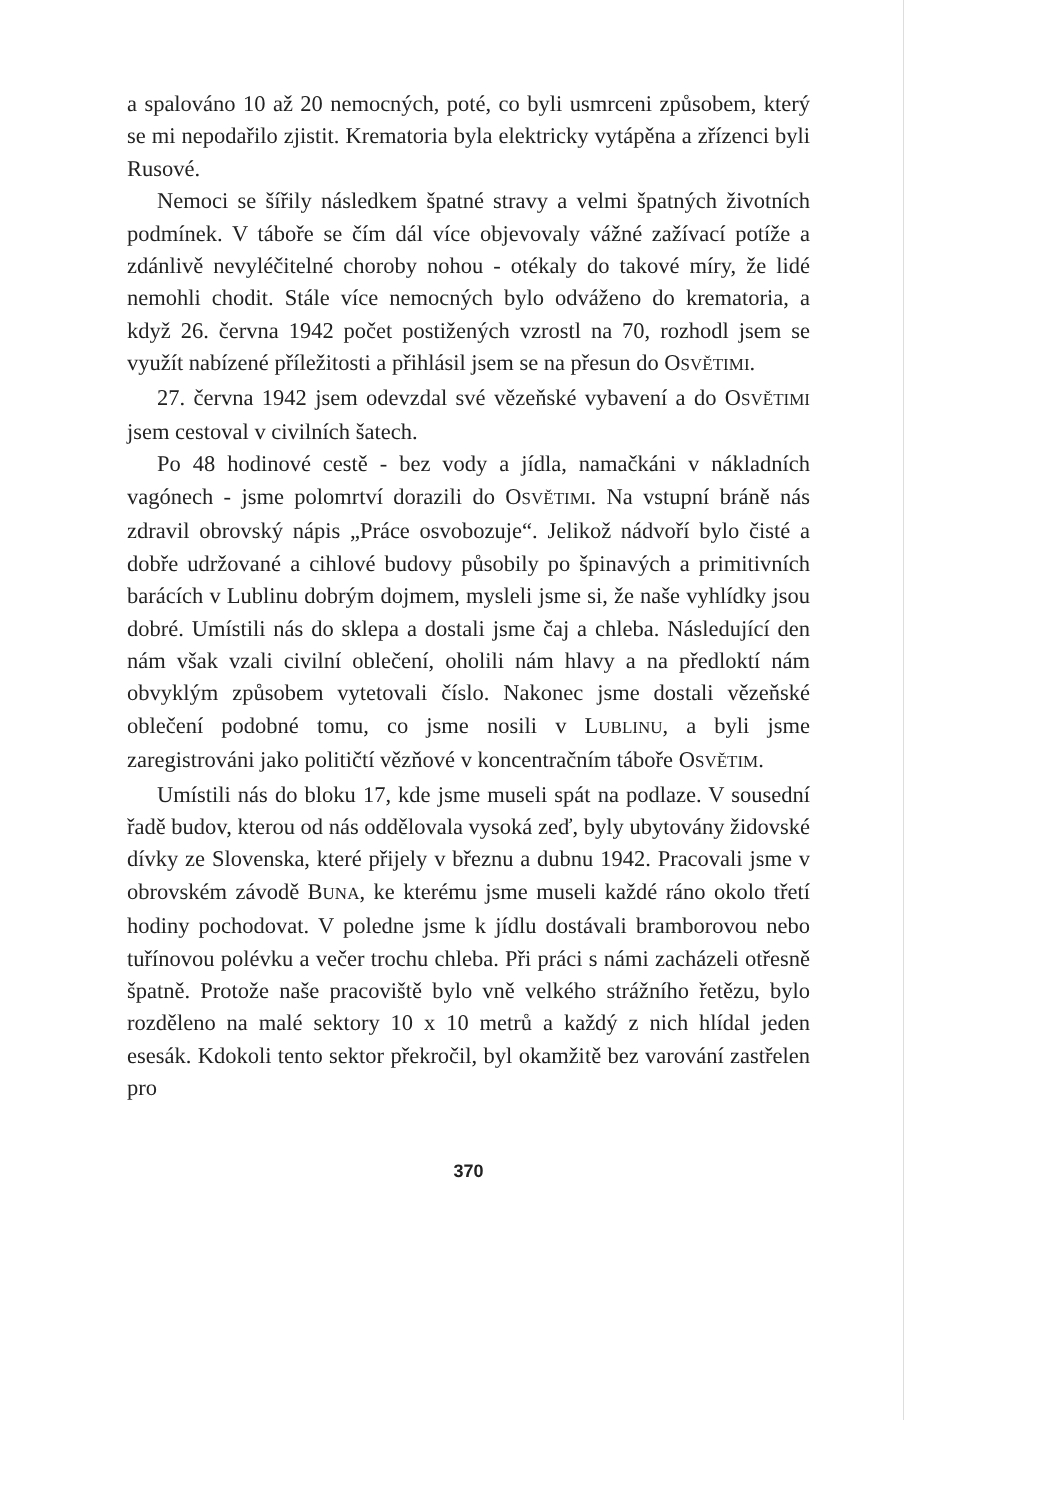a spalováno 10 až 20 nemocných, poté, co byli usmrceni způsobem, který se mi nepodařilo zjistit. Krematoria byla elektricky vytápěna a zřízenci byli Rusové.
Nemoci se šířily následkem špatné stravy a velmi špatných životních podmínek. V táboře se čím dál více objevovaly vážné zažívací potíže a zdánlivě nevyléčitelné choroby nohou - otékaly do takové míry, že lidé nemohli chodit. Stále více nemocných bylo odváženo do krematoria, a když 26. června 1942 počet postižených vzrostl na 70, rozhodl jsem se využít nabízené příležitosti a přihlásil jsem se na přesun do OSVĚTIMI.
27. června 1942 jsem odevzdal své vězeňské vybavení a do OSVĚTIMI jsem cestoval v civilních šatech.
Po 48 hodinové cestě - bez vody a jídla, namačkáni v nákladních vagónech - jsme polomrtví dorazili do OSVĚTIMI. Na vstupní bráně nás zdravil obrovský nápis „Práce osvobozuje“. Jelikož nádvoří bylo čisté a dobře udržované a cihlové budovy působily po špinavých a primitivních barácích v Lublinu dobrým dojmem, mysleli jsme si, že naše vyhlídky jsou dobré. Umístili nás do sklepa a dostali jsme čaj a chleba. Následující den nám však vzali civilní oblečení, oholili nám hlavy a na předloktí nám obvyklým způsobem vytetovali číslo. Nakonec jsme dostali vězeňské oblečení podobné tomu, co jsme nosili v LUBLINU, a byli jsme zaregistrováni jako političtí vězňové v koncentračním táboře OSVĚTIM.
Umístili nás do bloku 17, kde jsme museli spát na podlaze. V sousední řadě budov, kterou od nás oddělovala vysoká zeď, byly ubytovány židovské dívky ze Slovenska, které přijely v březnu a dubnu 1942. Pracovali jsme v obrovském závodě BUNA, ke kterému jsme museli každé ráno okolo třetí hodiny pochodovat. V poledne jsme k jídlu dostávali bramborovou nebo tuřínovou polévku a večer trochu chleba. Při práci s námi zacházeli otřesně špatně. Protože naše pracoviště bylo vně velkého strážního řetězu, bylo rozděleno na malé sektory 10 x 10 metrů a každý z nich hlídal jeden esesák. Kdokoli tento sektor překročil, byl okamžitě bez varování zastřelen pro
370